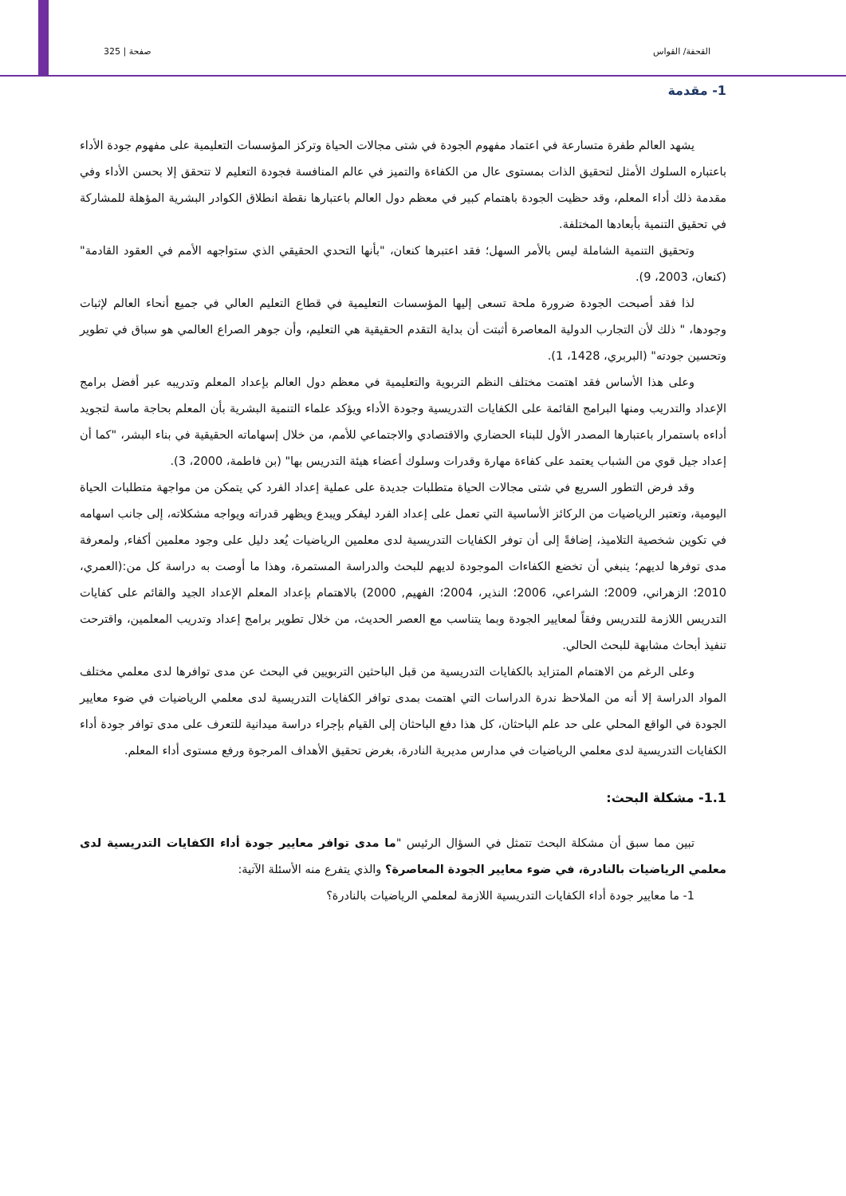صفحة | 325 القحفة/ القواس
1- مقدمة
يشهد العالم طفرة متسارعة في اعتماد مفهوم الجودة في شتى مجالات الحياة وتركز المؤسسات التعليمية على مفهوم جودة الأداء باعتباره السلوك الأمثل لتحقيق الذات بمستوى عال من الكفاءة والتميز في عالم المنافسة فجودة التعليم لا تتحقق إلا بحسن الأداء وفي مقدمة ذلك أداء المعلم، وقد حظيت الجودة باهتمام كبير في معظم دول العالم باعتبارها نقطة انطلاق الكوادر البشرية المؤهلة للمشاركة في تحقيق التنمية بأبعادها المختلفة.
وتحقيق التنمية الشاملة ليس بالأمر السهل؛ فقد اعتبرها كنعان، "بأنها التحدي الحقيقي الذي ستواجهه الأمم في العقود القادمة"(كنعان، 2003، 9).
لذا فقد أصبحت الجودة ضرورة ملحة تسعى إليها المؤسسات التعليمية في قطاع التعليم العالي في جميع أنحاء العالم لإثبات وجودها، " ذلك لأن التجارب الدولية المعاصرة أثبتت أن بداية التقدم الحقيقية هي التعليم، وأن جوهر الصراع العالمي هو سباق في تطوير وتحسين جودته" (البربري، 1428، 1).
وعلى هذا الأساس فقد اهتمت مختلف النظم التربوية والتعليمية في معظم دول العالم بإعداد المعلم وتدريبه عبر أفضل برامج الإعداد والتدريب ومنها البرامج القائمة على الكفايات التدريسية وجودة الأداء ويؤكد علماء التنمية البشرية بأن المعلم بحاجة ماسة لتجويد أداءه باستمرار باعتبارها المصدر الأول للبناء الحضاري والاقتصادي والاجتماعي للأمم، من خلال إسهاماته الحقيقية في بناء البشر، "كما أن إعداد جيل قوي من الشباب يعتمد على كفاءة مهارة وقدرات وسلوك أعضاء هيئة التدريس بها" (بن فاطمة، 2000، 3).
وقد فرض التطور السريع في شتى مجالات الحياة متطلبات جديدة على عملية إعداد الفرد كي يتمكن من مواجهة متطلبات الحياة اليومية، وتعتبر الرياضيات من الركائز الأساسية التي تعمل على إعداد الفرد ليفكر ويبدع ويظهر قدراته ويواجه مشكلاته، إلى جانب اسهامه في تكوين شخصية التلاميذ، إضافةً إلى أن توفر الكفايات التدريسية لدى معلمين الرياضيات يُعد دليل على وجود معلمين أكفاء, ولمعرفة مدى توفرها لديهم؛ ينبغي أن تخضع الكفاءات الموجودة لديهم للبحث والدراسة المستمرة، وهذا ما أوصت به دراسة كل من:(العمري، 2010؛ الزهراني، 2009؛ الشراعي، 2006؛ النذير، 2004؛ الفهيم, 2000) بالاهتمام بإعداد المعلم الإعداد الجيد والقائم على كفايات التدريس اللازمة للتدريس وفقاً لمعايير الجودة وبما يتناسب مع العصر الحديث، من خلال تطوير برامج إعداد وتدريب المعلمين، واقترحت تنفيذ أبحاث مشابهة للبحث الحالي.
وعلى الرغم من الاهتمام المتزايد بالكفايات التدريسية من قبل الباحثين التربويين في البحث عن مدى توافرها لدى معلمي مختلف المواد الدراسة إلا أنه من الملاحظ ندرة الدراسات التي اهتمت بمدى توافر الكفايات التدريسية لدى معلمي الرياضيات في ضوء معايير الجودة في الواقع المحلي على حد علم الباحثان، كل هذا دفع الباحثان إلى القيام بإجراء دراسة ميدانية للتعرف على مدى توافر جودة أداء الكفايات التدريسية لدى معلمي الرياضيات في مدارس مديرية النادرة، بغرض تحقيق الأهداف المرجوة ورفع مستوى أداء المعلم.
1.1- مشكلة البحث:
تبين مما سبق أن مشكلة البحث تتمثل في السؤال الرئيس "ما مدى توافر معايير جودة أداء الكفايات التدريسية لدى معلمي الرياضيات بالنادرة، في ضوء معايير الجودة المعاصرة؟ والذي يتفرع منه الأسئلة الآتية:
1- ما معايير جودة أداء الكفايات التدريسية اللازمة لمعلمي الرياضيات بالنادرة؟